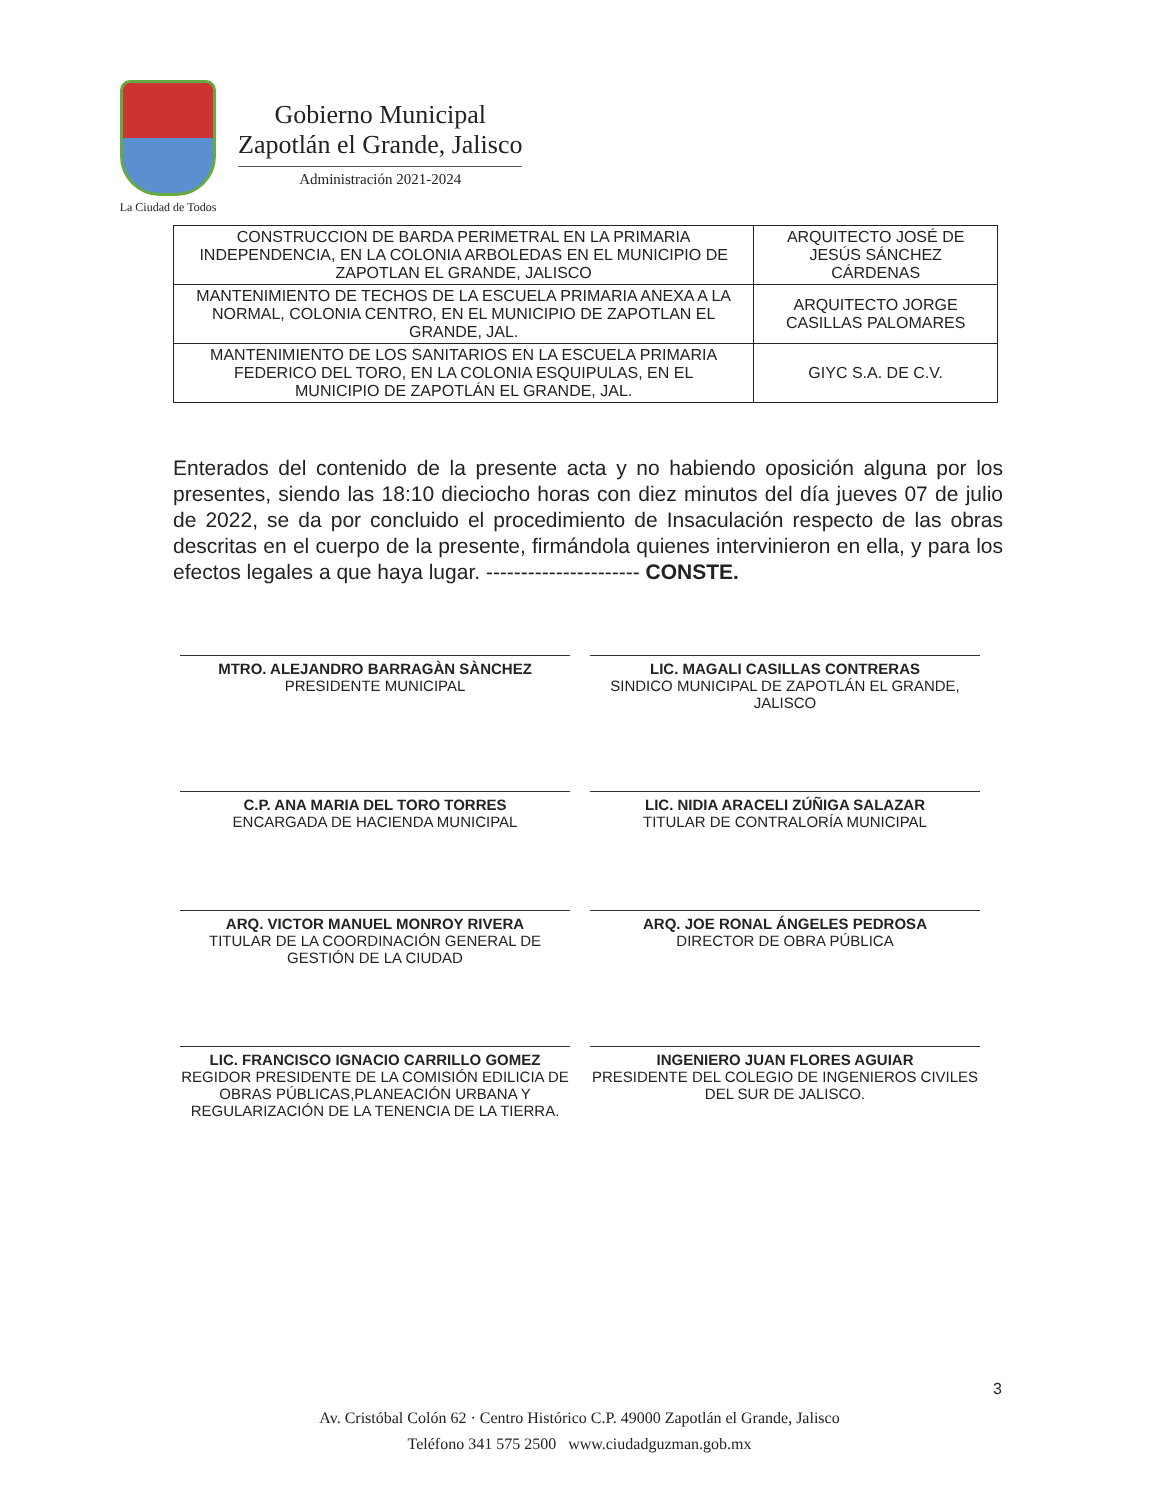La Ciudad de Todos
Gobierno Municipal
Zapotlán el Grande, Jalisco
Administración 2021-2024
| CONSTRUCCION DE BARDA PERIMETRAL EN LA PRIMARIA INDEPENDENCIA, EN LA COLONIA ARBOLEDAS EN EL MUNICIPIO DE ZAPOTLAN EL GRANDE, JALISCO | ARQUITECTO JOSÉ DE JESÚS SÁNCHEZ CÁRDENAS |
| MANTENIMIENTO DE TECHOS DE LA ESCUELA PRIMARIA ANEXA A LA NORMAL, COLONIA CENTRO, EN EL MUNICIPIO DE ZAPOTLAN EL GRANDE, JAL. | ARQUITECTO JORGE CASILLAS PALOMARES |
| MANTENIMIENTO DE LOS SANITARIOS EN LA ESCUELA PRIMARIA FEDERICO DEL TORO, EN LA COLONIA ESQUIPULAS, EN EL MUNICIPIO DE ZAPOTLÁN EL GRANDE, JAL. | GIYC S.A. DE C.V. |
Enterados del contenido de la presente acta y no habiendo oposición alguna por los presentes, siendo las 18:10 dieciocho horas con diez minutos del día jueves 07 de julio de 2022, se da por concluido el procedimiento de Insaculación respecto de las obras descritas en el cuerpo de la presente, firmándola quienes intervinieron en ella, y para los efectos legales a que haya lugar. ---------------------- CONSTE.
MTRO. ALEJANDRO BARRAGÀN SÀNCHEZ
PRESIDENTE MUNICIPAL
LIC. MAGALI CASILLAS CONTRERAS
SINDICO MUNICIPAL DE ZAPOTLÁN EL GRANDE, JALISCO
C.P. ANA MARIA DEL TORO TORRES
ENCARGADA DE HACIENDA MUNICIPAL
LIC. NIDIA ARACELI ZÚÑIGA SALAZAR
TITULAR DE CONTRALORÍA MUNICIPAL
ARQ. VICTOR MANUEL MONROY RIVERA
TITULAR DE LA COORDINACIÓN GENERAL DE GESTIÓN DE LA CIUDAD
ARQ. JOE RONAL ÁNGELES PEDROSA
DIRECTOR DE OBRA PÚBLICA
LIC. FRANCISCO IGNACIO CARRILLO GOMEZ
REGIDOR PRESIDENTE DE LA COMISIÓN EDILICIA DE OBRAS PÚBLICAS,PLANEACIÓN URBANA Y REGULARIZACIÓN DE LA TENENCIA DE LA TIERRA.
INGENIERO JUAN FLORES AGUIAR
PRESIDENTE DEL COLEGIO DE INGENIEROS CIVILES DEL SUR DE JALISCO.
3
Av. Cristóbal Colón 62 · Centro Histórico C.P. 49000 Zapotlán el Grande, Jalisco
Teléfono 341 575 2500 www.ciudadguzman.gob.mx